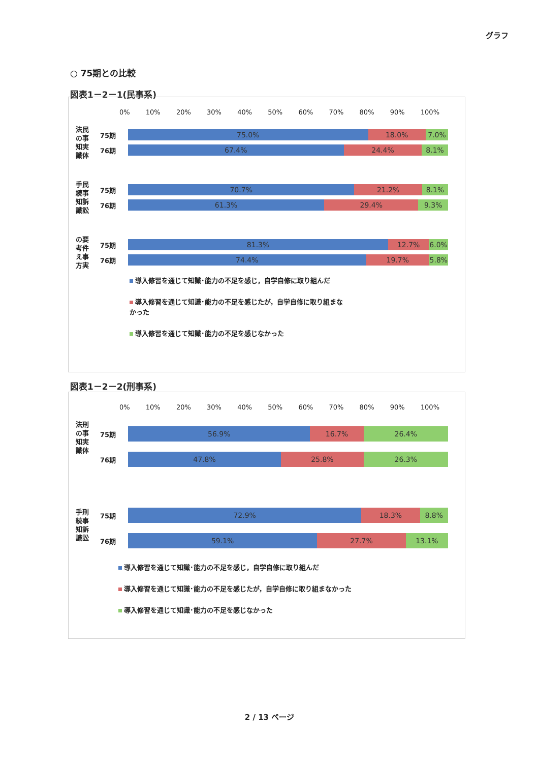グラフ
○ 75期との比較
図表1－2－1(民事系)
0% 10% 20% 30% 40% 50% 60% 70% 80% 90% 100%
法民
の事
知実
識体
75期
75.0% 18.0% 7.0%
76期
67.4% 24.4% 8.1%
手民
続事
知訴
識訟
75期
70.7% 21.2% 8.1%
76期
61.3% 29.4% 9.3%
の要
考件
え事
方実
75期
81.3% 12.7% 6.0%
76期
74.4% 19.7% 5.8%
導入修習を通じて知識･能力の不足を感じ，自学自修に取り組んだ
導入修習を通じて知識･能力の不足を感じたが，自学自修に取り組まな
かった
導入修習を通じて知識･能力の不足を感じなかった
図表1－2－2(刑事系)
0% 10% 20% 30% 40% 50% 60% 70% 80% 90% 100%
法刑
の事
知実
識体
75期
56.9% 16.7% 26.4%
76期
47.8% 25.8% 26.3%
手刑
続事
知訴
識訟
75期
72.9% 18.3% 8.8%
76期
59.1% 27.7% 13.1%
導入修習を通じて知識･能力の不足を感じ，自学自修に取り組んだ
導入修習を通じて知識･能力の不足を感じたが，自学自修に取り組まなかった
導入修習を通じて知識･能力の不足を感じなかった
2 / 13 ページ